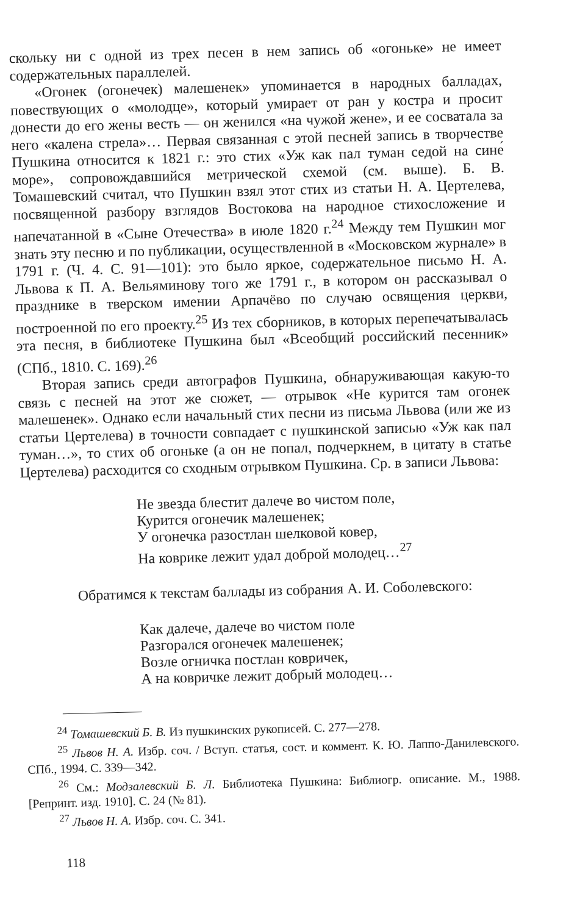скольку ни с одной из трех песен в нем запись об «огоньке» не имеет содержательных параллелей.
«Огонек (огонечек) малешенек» упоминается в народных балладах, повествующих о «молодце», который умирает от ран у костра и просит донести до его жены весть — он женился «на чужой жене», и ее сосватала за него «калена стрела»… Первая связанная с этой песней запись в творчестве Пушкина относится к 1821 г.: это стих «Уж как пал туман седой на сине́ море», сопровождавшийся метрической схемой (см. выше). Б. В. Томашевский считал, что Пушкин взял этот стих из статьи Н. А. Цертелева, посвященной разбору взглядов Востокова на народное стихосложение и напечатанной в «Сыне Отечества» в июле 1820 г.<sup>24</sup> Между тем Пушкин мог знать эту песню и по публикации, осуществленной в «Московском журнале» в 1791 г. (Ч. 4. С. 91—101): это было яркое, содержательное письмо Н. А. Львова к П. А. Вельяминову того же 1791 г., в котором он рассказывал о празднике в тверском имении Арпачёво по случаю освящения церкви, построенной по его проекту.<sup>25</sup> Из тех сборников, в которых перепечатывалась эта песня, в библиотеке Пушкина был «Всеобщий российский песенник» (СПб., 1810. С. 169).<sup>26</sup>
Вторая запись среди автографов Пушкина, обнаруживающая какую-то связь с песней на этот же сюжет, — отрывок «Не курится там огонек малешенек». Однако если начальный стих песни из письма Львова (или же из статьи Цертелева) в точности совпадает с пушкинской записью «Уж как пал туман…», то стих об огоньке (а он не попал, подчеркнем, в цитату в статье Цертелева) расходится со сходным отрывком Пушкина. Ср. в записи Львова:
Не звезда блестит далече во чистом поле,
Курится огонечик малешенек;
У огонечка разостлан шелковой ковер,
На коврике лежит удал доброй молодец…<sup>27</sup>
Обратимся к текстам баллады из собрания А. И. Соболевского:
Как далече, далече во чистом поле
Разгорался огонечек малешенек;
Возле огничка постлан ковричек,
А на ковричке лежит добрый молодец…
<sup>24</sup> Томашевский Б. В. Из пушкинских рукописей. С. 277—278.
<sup>25</sup> Львов Н. А. Избр. соч. / Вступ. статья, сост. и коммент. К. Ю. Лаппо-Данилевского. СПб., 1994. С. 339—342.
<sup>26</sup> См.: Модзалевский Б. Л. Библиотека Пушкина: Библиогр. описание. М., 1988. [Репринт. изд. 1910]. С. 24 (№ 81).
<sup>27</sup> Львов Н. А. Избр. соч. С. 341.
118